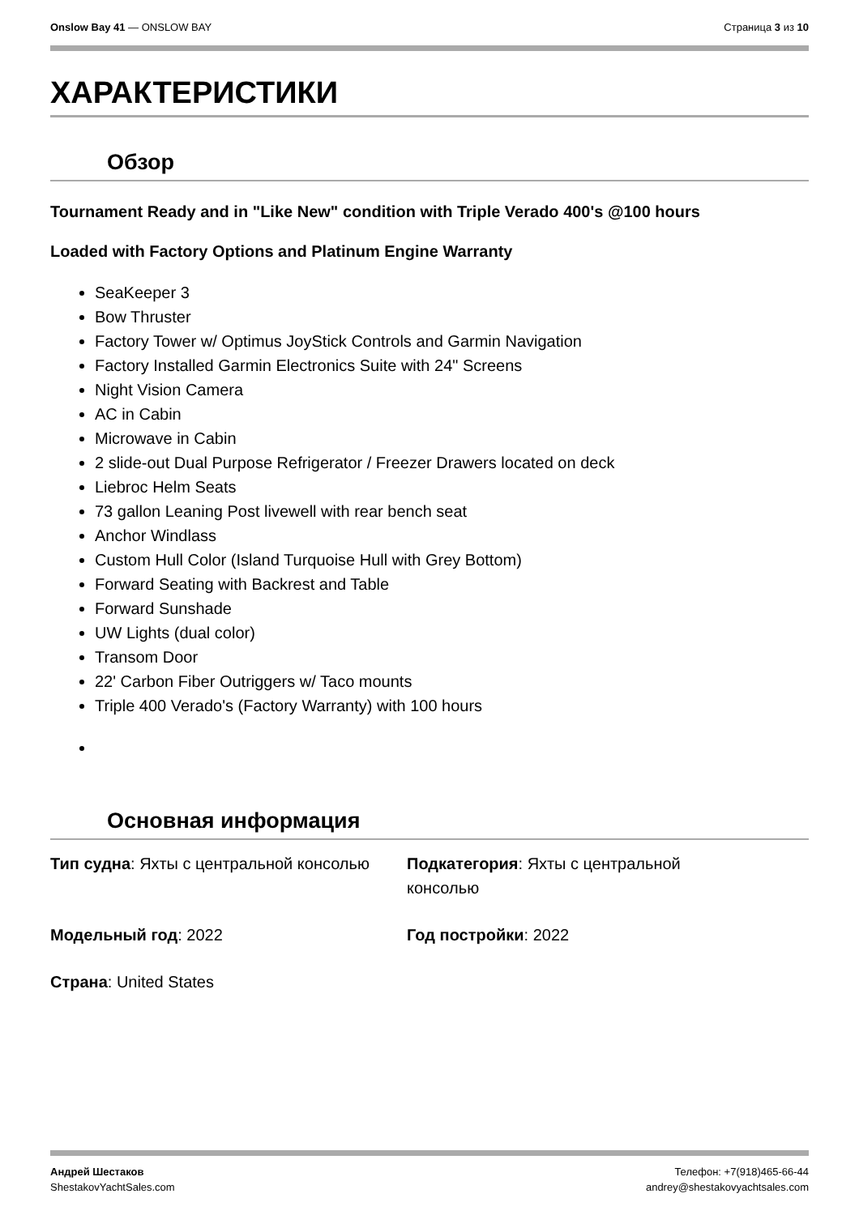Onslow Bay 41 — ONSLOW BAY Страница 3 из 10
ХАРАКТЕРИСТИКИ
Обзор
Tournament Ready and in "Like New" condition with Triple Verado 400's @100 hours
Loaded with Factory Options and Platinum Engine Warranty
SeaKeeper 3
Bow Thruster
Factory Tower w/ Optimus JoyStick Controls and Garmin Navigation
Factory Installed Garmin Electronics Suite with 24" Screens
Night Vision Camera
AC in Cabin
Microwave in Cabin
2 slide-out Dual Purpose Refrigerator / Freezer Drawers located on deck
Liebroc Helm Seats
73 gallon Leaning Post livewell with rear bench seat
Anchor Windlass
Custom Hull Color (Island Turquoise Hull with Grey Bottom)
Forward Seating with Backrest and Table
Forward Sunshade
UW Lights (dual color)
Transom Door
22' Carbon Fiber Outriggers w/ Taco mounts
Triple 400 Verado's (Factory Warranty) with 100 hours
Основная информация
Тип судна: Яхты с центральной консолью
Подкатегория: Яхты с центральной
консолью
Модельный год: 2022
Год постройки: 2022
Страна: United States
Андрей Шестаков
ShestakovYachtSales.com
Телефон: +7(918)465-66-44
andrey@shestakovyachtsales.com